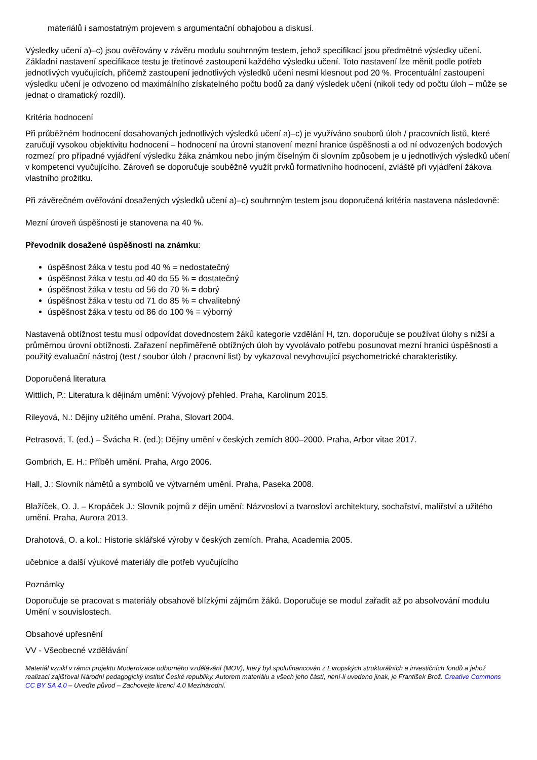materiálů i samostatným projevem s argumentační obhajobou a diskusí.
Výsledky učení a)–c) jsou ověřovány v závěru modulu souhrnným testem, jehož specifikací jsou předmětné výsledky učení. Základní nastavení specifikace testu je třetinové zastoupení každého výsledku učení. Toto nastavení lze měnit podle potřeb jednotlivých vyučujících, přičemž zastoupení jednotlivých výsledků učení nesmí klesnout pod 20 %. Procentuální zastoupení výsledku učení je odvozeno od maximálního získatelného počtu bodů za daný výsledek učení (nikoli tedy od počtu úloh – může se jednat o dramatický rozdíl).
Kritéria hodnocení
Při průběžném hodnocení dosahovaných jednotlivých výsledků učení a)–c) je využíváno souborů úloh / pracovních listů, které zaručují vysokou objektivitu hodnocení – hodnocení na úrovni stanovení mezní hranice úspěšnosti a od ní odvozených bodových rozmezí pro případné vyjádření výsledku žáka známkou nebo jiným číselným či slovním způsobem je u jednotlivých výsledků učení v kompetenci vyučujícího. Zároveň se doporučuje souběžně využít prvků formativního hodnocení, zvláště při vyjádření žákova vlastního prožitku.
Při závěrečném ověřování dosažených výsledků učení a)–c) souhrnným testem jsou doporučená kritéria nastavena následovně:
Mezní úroveň úspěšnosti je stanovena na 40 %.
Převodník dosažené úspěšnosti na známku:
úspěšnost žáka v testu pod 40 % = nedostatečný
úspěšnost žáka v testu od 40 do 55 % = dostatečný
úspěšnost žáka v testu od 56 do 70 % = dobrý
úspěšnost žáka v testu od 71 do 85 % = chvalitebný
úspěšnost žáka v testu od 86 do 100 % = výborný
Nastavená obtížnost testu musí odpovídat dovednostem žáků kategorie vzdělání H, tzn. doporučuje se používat úlohy s nižší a průměrnou úrovní obtížnosti. Zařazení nepřiměřeně obtížných úloh by vyvolávalo potřebu posunovat mezní hranici úspěšnosti a použitý evaluační nástroj (test / soubor úloh / pracovní list) by vykazoval nevyhovující psychometrické charakteristiky.
Doporučená literatura
Wittlich, P.: Literatura k dějinám umění: Vývojový přehled. Praha, Karolinum 2015.
Rileyová, N.: Dějiny užitého umění. Praha, Slovart 2004.
Petrasová, T. (ed.) – Švácha R. (ed.): Dějiny umění v českých zemích 800–2000. Praha, Arbor vitae 2017.
Gombrich, E. H.: Příběh umění. Praha, Argo 2006.
Hall, J.: Slovník námětů a symbolů ve výtvarném umění. Praha, Paseka 2008.
Blažíček, O. J. – Kropáček J.: Slovník pojmů z dějin umění: Názvosloví a tvarosloví architektury, sochařství, malířství a užitého umění. Praha, Aurora 2013.
Drahotová, O. a kol.: Historie sklářské výroby v českých zemích. Praha, Academia 2005.
učebnice a další výukové materiály dle potřeb vyučujícího
Poznámky
Doporučuje se pracovat s materiály obsahově blízkými zájmům žáků. Doporučuje se modul zařadit až po absolvování modulu Umění v souvislostech.
Obsahové upřesnění
VV - Všeobecné vzdělávání
Materiál vznikl v rámci projektu Modernizace odborného vzdělávání (MOV), který byl spolufinancován z Evropských strukturálních a investičních fondů a jehož realizaci zajišťoval Národní pedagogický institut České republiky. Autorem materiálu a všech jeho částí, není-li uvedeno jinak, je František Brož. Creative Commons CC BY SA 4.0 – Uveďte původ – Zachovejte licenci 4.0 Mezinárodní.